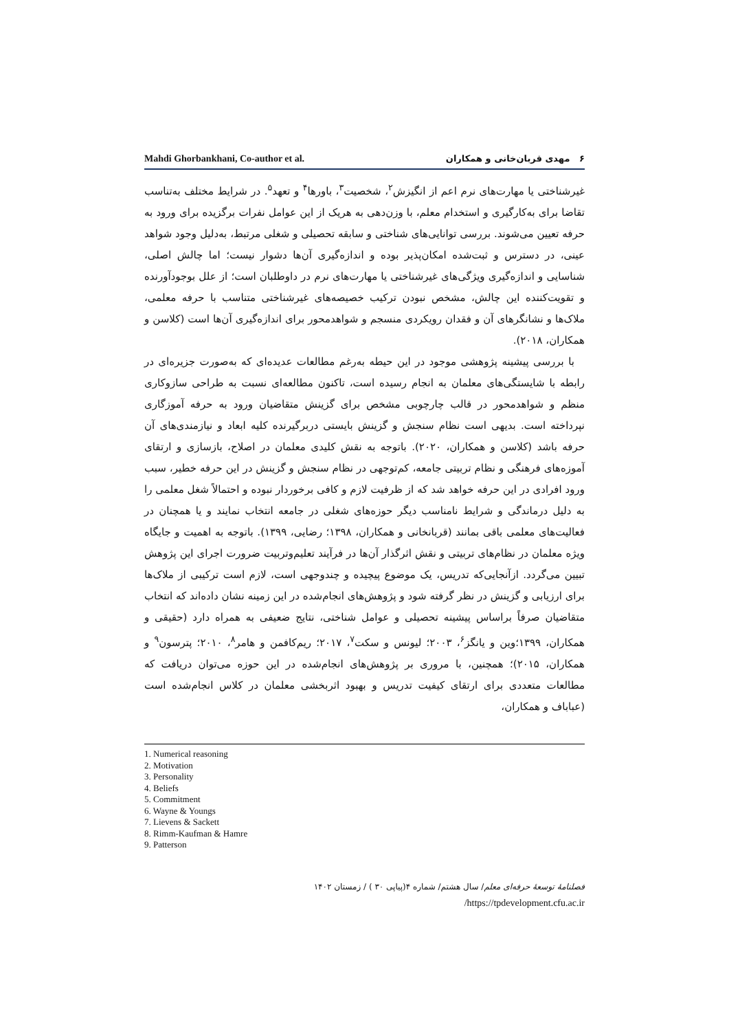Mahdi Ghorbankhani, Co-author et al. ۶ مهدی قربان‌خانی و همکاران
غیرشناختی یا مهارت‌های نرم اعم از انگیزش<sup>۲</sup>، شخصیت<sup>۳</sup>، باورها<sup>۴</sup> و تعهد<sup>۵</sup>. در شرایط مختلف به‌تناسب تقاضا برای به‌کارگیری و استخدام معلم، با وزن‌دهی به هریک از این عوامل نفرات برگزیده برای ورود به حرفه تعیین می‌شوند. بررسی توانایی‌های شناختی و سابقه تحصیلی و شغلی مرتبط، به‌دلیل وجود شواهد عینی، در دسترس و ثبت‌شده امکان‌پذیر بوده و اندازه‌گیری آن‌ها دشوار نیست؛ اما چالش اصلی، شناسایی و اندازه‌گیری ویژگی‌های غیرشناختی یا مهارت‌های نرم در داوطلبان است؛ از علل بوجودآورنده و تقویت‌کننده این چالش، مشخص نبودن ترکیب خصیصه‌های غیرشناختی متناسب با حرفه معلمی، ملاک‌ها و نشانگرهای آن و فقدان رویکردی منسجم و شواهدمحور برای اندازه‌گیری آن‌ها است (کلاسن و همکاران، ۲۰۱۸).
با بررسی پیشینه پژوهشی موجود در این حیطه به‌رغم مطالعات عدیده‌ای که به‌صورت جزیره‌ای در رابطه با شایستگی‌های معلمان به انجام رسیده است، تاکنون مطالعه‌ای نسبت به طراحی سازوکاری منظم و شواهدمحور در قالب چارچوبی مشخص برای گزینش متقاضیان ورود به حرفه آموزگاری نپرداخته است. بدیهی است نظام سنجش و گزینش بایستی دربرگیرنده کلیه ابعاد و نیازمندی‌های آن حرفه باشد (کلاسن و همکاران، ۲۰۲۰). باتوجه به نقش کلیدی معلمان در اصلاح، بازسازی و ارتقای آموزه‌های فرهنگی و نظام تربیتی جامعه، کم‌توجهی در نظام سنجش و گزینش در این حرفه خطیر، سبب ورود افرادی در این حرفه خواهد شد که از ظرفیت لازم و کافی برخوردار نبوده و احتمالاً شغل معلمی را به دلیل درماندگی و شرایط نامناسب دیگر حوزه‌های شغلی در جامعه انتخاب نمایند و یا همچنان در فعالیت‌های معلمی باقی بمانند (قربانخانی و همکاران، ۱۳۹۸؛ رضایی، ۱۳۹۹). باتوجه به اهمیت و جایگاه ویژه معلمان در نظام‌های تربیتی و نقش اثرگذار آن‌ها در فرآیند تعلیم‌وتربیت ضرورت اجرای این پژوهش تبیین می‌گردد. ازآنجایی‌که تدریس، یک موضوع پیچیده و چندوجهی است، لازم است ترکیبی از ملاک‌ها برای ارزیابی و گزینش در نظر گرفته شود و پژوهش‌های انجام‌شده در این زمینه نشان داده‌اند که انتخاب متقاضیان صرفاً براساس پیشینه تحصیلی و عوامل شناختی، نتایج ضعیفی به همراه دارد (حقیقی و همکاران، ۱۳۹۹؛وین و یانگز<sup>۶</sup>، ۲۰۰۳؛ لیونس و سکت<sup>۷</sup>، ۲۰۱۷؛ ریم‌کافمن و هامر<sup>۸</sup>، ۲۰۱۰؛ پترسون<sup>۹</sup> و همکاران، ۲۰۱۵)؛ همچنین، با مروری بر پژوهش‌های انجام‌شده در این حوزه می‌توان دریافت که مطالعات متعددی برای ارتقای کیفیت تدریس و بهبود اثربخشی معلمان در کلاس انجام‌شده است (عباباف و همکاران،
1. Numerical reasoning
2. Motivation
3. Personality
4. Beliefs
5. Commitment
6. Wayne & Youngs
7. Lievens & Sackett
8. Rimm-Kaufman & Hamre
9. Patterson
فصلنامهٔ توسعهٔ حرفه‌ای معلم/ سال هشتم/ شماره ۴(پیاپی ۳۰ ) / زمستان ۱۴۰۲
/https://tpdevelopment.cfu.ac.ir